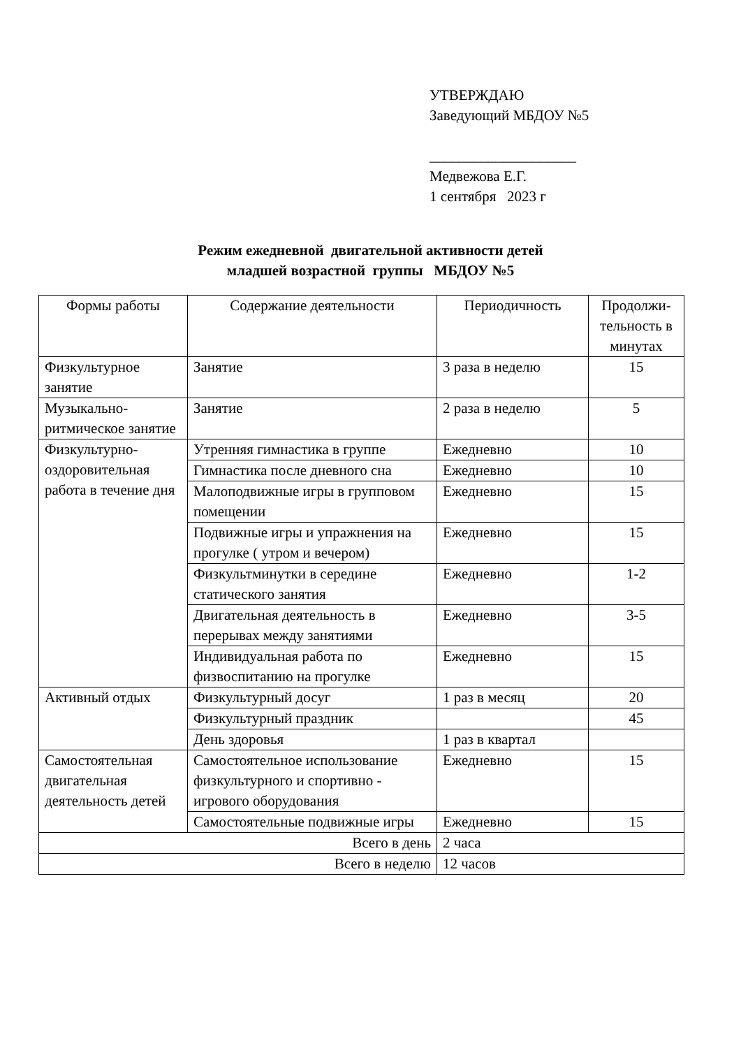УТВЕРЖДАЮ
Заведующий МБДОУ №5
____________________
Медвежова Е.Г.
1 сентября 2023 г
Режим ежедневной двигательной активности детей
младшей возрастной группы МБДОУ №5
| Формы работы | Содержание деятельности | Периодичность | Продолжи-тельность в минутах |
| --- | --- | --- | --- |
| Физкультурное занятие | Занятие | 3 раза в неделю | 15 |
| Музыкально-ритмическое занятие | Занятие | 2 раза в неделю | 5 |
| Физкультурно-оздоровительная работа в течение дня | Утренняя гимнастика в группе | Ежедневно | 10 |
| | Гимнастика после дневного сна | Ежедневно | 10 |
| | Малоподвижные игры в групповом помещении | Ежедневно | 15 |
| | Подвижные игры и упражнения на прогулке ( утром и вечером) | Ежедневно | 15 |
| | Физкультминутки в середине статического занятия | Ежедневно | 1-2 |
| | Двигательная деятельность в перерывах между занятиями | Ежедневно | 3-5 |
| | Индивидуальная работа по физвоспитанию на прогулке | Ежедневно | 15 |
| Активный отдых | Физкультурный досуг | 1 раз в месяц | 20 |
| | Физкультурный праздник | | 45 |
| | День здоровья | 1 раз в квартал | |
| Самостоятельная двигательная деятельность детей | Самостоятельное использование физкультурного и спортивно - игрового оборудования | Ежедневно | 15 |
| | Самостоятельные подвижные игры | Ежедневно | 15 |
| Всего в день | | 2 часа | |
| Всего в неделю | | 12 часов | |